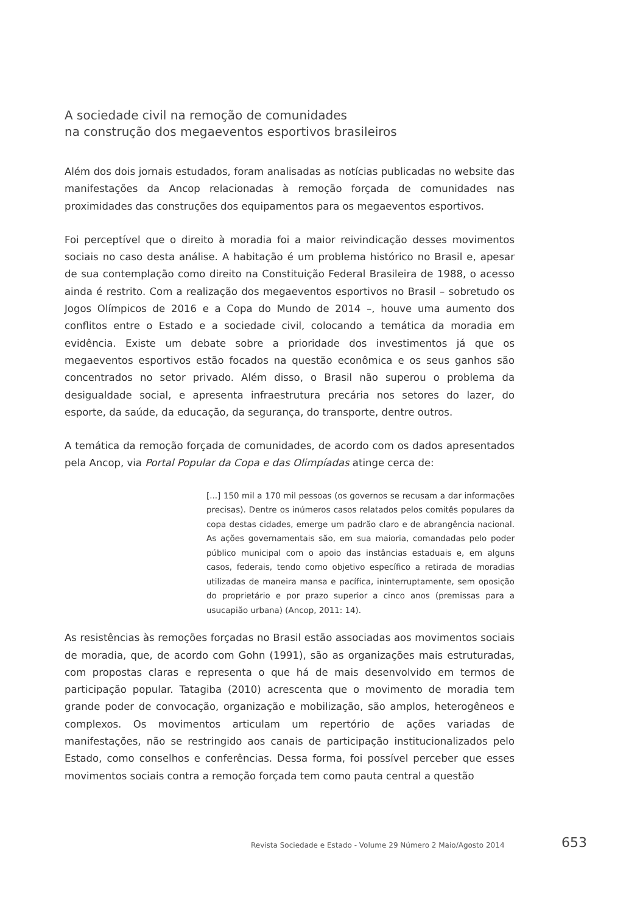A sociedade civil na remoção de comunidades
na construção dos megaeventos esportivos brasileiros
Além dos dois jornais estudados, foram analisadas as notícias publicadas no website das manifestações da Ancop relacionadas à remoção forçada de comunidades nas proximidades das construções dos equipamentos para os megaeventos esportivos.
Foi perceptível que o direito à moradia foi a maior reivindicação desses movimentos sociais no caso desta análise. A habitação é um problema histórico no Brasil e, apesar de sua contemplação como direito na Constituição Federal Brasileira de 1988, o acesso ainda é restrito. Com a realização dos megaeventos esportivos no Brasil – sobretudo os Jogos Olímpicos de 2016 e a Copa do Mundo de 2014 –, houve uma aumento dos conflitos entre o Estado e a sociedade civil, colocando a temática da moradia em evidência. Existe um debate sobre a prioridade dos investimentos já que os megaeventos esportivos estão focados na questão econômica e os seus ganhos são concentrados no setor privado. Além disso, o Brasil não superou o problema da desigualdade social, e apresenta infraestrutura precária nos setores do lazer, do esporte, da saúde, da educação, da segurança, do transporte, dentre outros.
A temática da remoção forçada de comunidades, de acordo com os dados apresentados pela Ancop, via Portal Popular da Copa e das Olimpíadas atinge cerca de:
[...] 150 mil a 170 mil pessoas (os governos se recusam a dar informações precisas). Dentre os inúmeros casos relatados pelos comitês populares da copa destas cidades, emerge um padrão claro e de abrangência nacional. As ações governamentais são, em sua maioria, comandadas pelo poder público municipal com o apoio das instâncias estaduais e, em alguns casos, federais, tendo como objetivo específico a retirada de moradias utilizadas de maneira mansa e pacífica, ininterruptamente, sem oposição do proprietário e por prazo superior a cinco anos (premissas para a usucapião urbana) (Ancop, 2011: 14).
As resistências às remoções forçadas no Brasil estão associadas aos movimentos sociais de moradia, que, de acordo com Gohn (1991), são as organizações mais estruturadas, com propostas claras e representa o que há de mais desenvolvido em termos de participação popular. Tatagiba (2010) acrescenta que o movimento de moradia tem grande poder de convocação, organização e mobilização, são amplos, heterogêneos e complexos. Os movimentos articulam um repertório de ações variadas de manifestações, não se restringido aos canais de participação institucionalizados pelo Estado, como conselhos e conferências. Dessa forma, foi possível perceber que esses movimentos sociais contra a remoção forçada tem como pauta central a questão
Revista Sociedade e Estado - Volume 29 Número 2 Maio/Agosto 2014
653